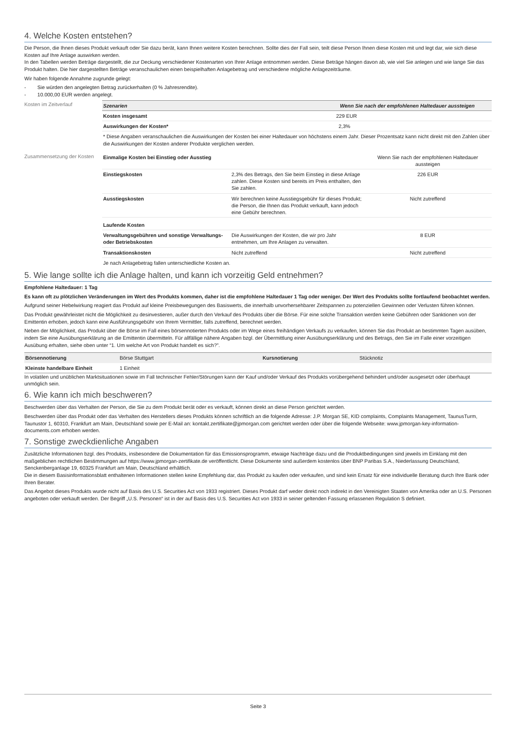4. Welche Kosten entstehen?
Die Person, die Ihnen dieses Produkt verkauft oder Sie dazu berät, kann Ihnen weitere Kosten berechnen. Sollte dies der Fall sein, teilt diese Person Ihnen diese Kosten mit und legt dar, wie sich diese Kosten auf Ihre Anlage auswirken werden.
In den Tabellen werden Beträge dargestellt, die zur Deckung verschiedener Kostenarten von Ihrer Anlage entnommen werden. Diese Beträge hängen davon ab, wie viel Sie anlegen und wie lange Sie das Produkt halten. Die hier dargestellten Beträge veranschaulichen einen beispielhaften Anlagebetrag und verschiedene mögliche Anlagezeiträume.
Wir haben folgende Annahme zugrunde gelegt:
- Sie würden den angelegten Betrag zurückerhalten (0 % Jahresrendite).
- 10.000,00 EUR werden angelegt.
Kosten im Zeitverlauf
| Szenarien | Wenn Sie nach der empfohlenen Haltedauer aussteigen |
| --- | --- |
| Kosten insgesamt | 229 EUR |
| Auswirkungen der Kosten* | 2,3% |
| * Diese Angaben veranschaulichen die Auswirkungen der Kosten bei einer Haltedauer von höchstens einem Jahr. Dieser Prozentsatz kann nicht direkt mit den Zahlen über die Auswirkungen der Kosten anderer Produkte verglichen werden. | |
Zusammensetzung der Kosten
| Einmalige Kosten bei Einstieg oder Ausstieg | | Wenn Sie nach der empfohlenen Haltedauer aussteigen |
| Einstiegskosten | 2,3% des Betrags, den Sie beim Einstieg in diese Anlage zahlen. Diese Kosten sind bereits im Preis enthalten, den Sie zahlen. | 226 EUR |
| Ausstiegskosten | Wir berechnen keine Ausstiegsgebühr für dieses Produkt; die Person, die Ihnen das Produkt verkauft, kann jedoch eine Gebühr berechnen. | Nicht zutreffend |
| Laufende Kosten | | |
| Verwaltungsgebühren und sonstige Verwaltungs- oder Betriebskosten | Die Auswirkungen der Kosten, die wir pro Jahr entnehmen, um Ihre Anlagen zu verwalten. | 8 EUR |
| Transaktionskosten | Nicht zutreffend | Nicht zutreffend |
| Je nach Anlagebetrag fallen unterschiedliche Kosten an. | | |
5. Wie lange sollte ich die Anlage halten, und kann ich vorzeitig Geld entnehmen?
Empfohlene Haltedauer: 1 Tag
Es kann oft zu plötzlichen Veränderungen im Wert des Produkts kommen, daher ist die empfohlene Haltedauer 1 Tag oder weniger. Der Wert des Produkts sollte fortlaufend beobachtet werden.
Aufgrund seiner Hebelwirkung reagiert das Produkt auf kleine Preisbewegungen des Basiswerts, die innerhalb unvorhersehbarer Zeitspannen zu potenziellen Gewinnen oder Verlusten führen können.
Das Produkt gewährleistet nicht die Möglichkeit zu desinvestieren, außer durch den Verkauf des Produkts über die Börse. Für eine solche Transaktion werden keine Gebühren oder Sanktionen von der Emittentin erhoben, jedoch kann eine Ausführungsgebühr von Ihrem Vermittler, falls zutreffend, berechnet werden.
Neben der Möglichkeit, das Produkt über die Börse im Fall eines börsennotierten Produkts oder im Wege eines freihändigen Verkaufs zu verkaufen, können Sie das Produkt an bestimmten Tagen ausüben, indem Sie eine Ausübungserklärung an die Emittentin übermitteln. Für allfällige nähere Angaben bzgl. der Übermittlung einer Ausübungserklärung und des Betrags, den Sie im Falle einer vorzeitigen Ausübung erhalten, siehe oben unter “1. Um welche Art von Produkt handelt es sich?”.
| Börsennotierung | Börse Stuttgart | Kursnotierung | Stücknotiz |
| Kleinste handelbare Einheit | 1 Einheit | | |
In volatilen und unüblichen Marktsituationen sowie im Fall technischer Fehler/Störungen kann der Kauf und/oder Verkauf des Produkts vorübergehend behindert und/oder ausgesetzt oder überhaupt unmöglich sein.
6. Wie kann ich mich beschweren?
Beschwerden über das Verhalten der Person, die Sie zu dem Produkt berät oder es verkauft, können direkt an diese Person gerichtet werden.
Beschwerden über das Produkt oder das Verhalten des Herstellers dieses Produkts können schriftlich an die folgende Adresse: J.P. Morgan SE, KID complaints, Complaints Management, TaunusTurm, Taunustor 1, 60310, Frankfurt am Main, Deutschland sowie per E-Mail an: kontakt.zertifikate@jpmorgan.com gerichtet werden oder über die folgende Webseite: www.jpmorgan-key-information-documents.com erhoben werden.
7. Sonstige zweckdienliche Angaben
Zusätzliche Informationen bzgl. des Produkts, insbesondere die Dokumentation für das Emissionsprogramm, etwaige Nachträge dazu und die Produktbedingungen sind jeweils im Einklang mit den maßgeblichen rechtlichen Bestimmungen auf https://www.jpmorgan-zertifikate.de veröffentlicht. Diese Dokumente sind außerdem kostenlos über BNP Paribas S.A., Niederlassung Deutschland, Senckenberganlage 19, 60325 Frankfurt am Main, Deutschland erhältlich.
Die in diesem Basisinformationsblatt enthaltenen Informationen stellen keine Empfehlung dar, das Produkt zu kaufen oder verkaufen, und sind kein Ersatz für eine individuelle Beratung durch Ihre Bank oder Ihren Berater.
Das Angebot dieses Produkts wurde nicht auf Basis des U.S. Securities Act von 1933 registriert. Dieses Produkt darf weder direkt noch indirekt in den Vereinigten Staaten von Amerika oder an U.S. Personen angeboten oder verkauft werden. Der Begriff „U.S. Personen“ ist in der auf Basis des U.S. Securities Act von 1933 in seiner geltenden Fassung erlassenen Regulation S definiert.
Seite 3